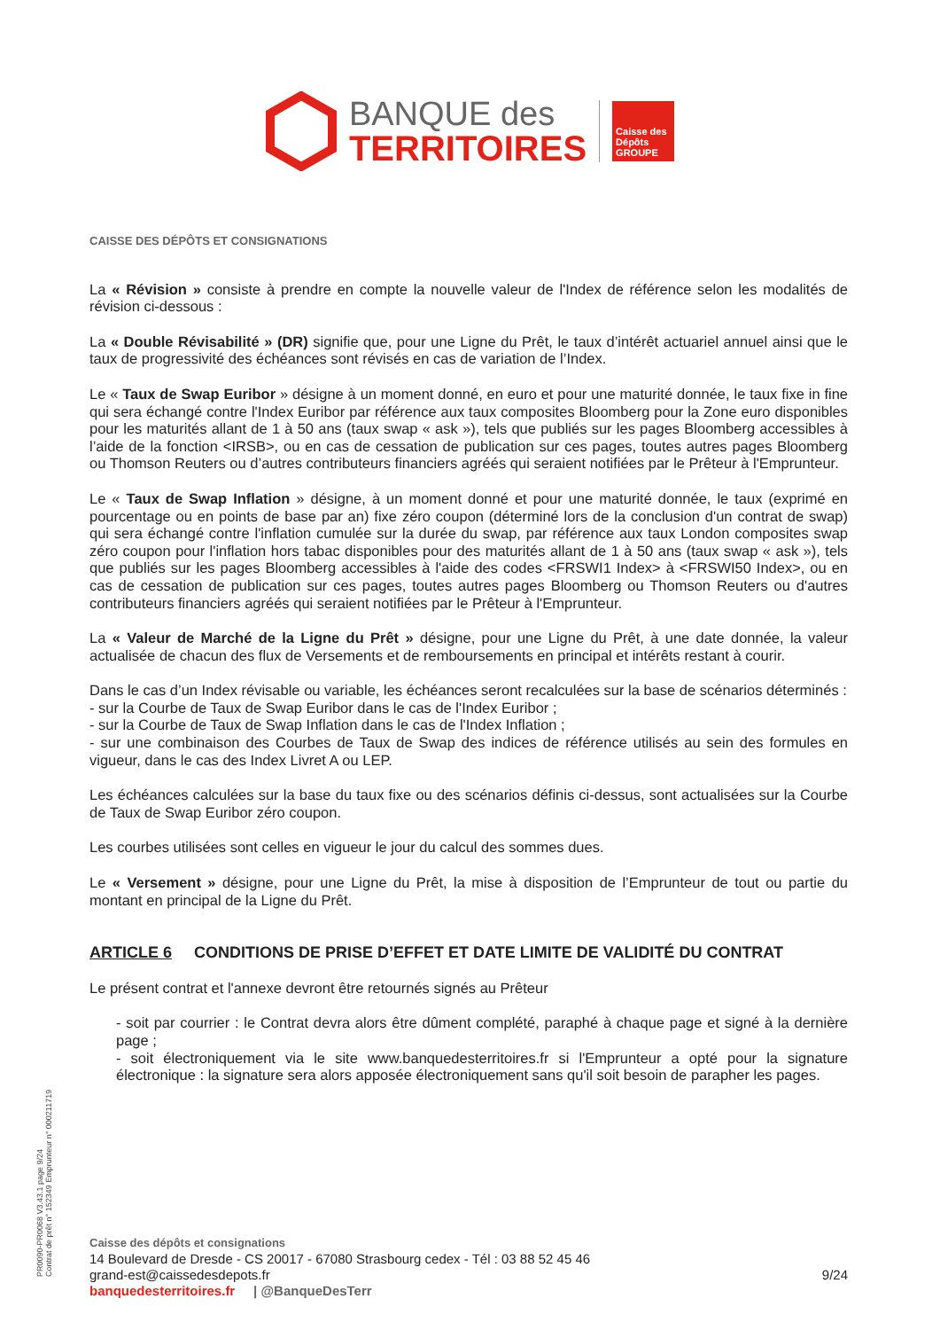BANQUE des
TERRITOIRES
Caisse des Dépôts GROUPE
CAISSE DES DÉPÔTS ET CONSIGNATIONS
La « Révision » consiste à prendre en compte la nouvelle valeur de l'Index de référence selon les modalités de révision ci-dessous :
La « Double Révisabilité » (DR) signifie que, pour une Ligne du Prêt, le taux d’intérêt actuariel annuel ainsi que le taux de progressivité des échéances sont révisés en cas de variation de l’Index.
Le « Taux de Swap Euribor » désigne à un moment donné, en euro et pour une maturité donnée, le taux fixe in fine qui sera échangé contre l'Index Euribor par référence aux taux composites Bloomberg pour la Zone euro disponibles pour les maturités allant de 1 à 50 ans (taux swap « ask »), tels que publiés sur les pages Bloomberg accessibles à l’aide de la fonction <IRSB>, ou en cas de cessation de publication sur ces pages, toutes autres pages Bloomberg ou Thomson Reuters ou d’autres contributeurs financiers agréés qui seraient notifiées par le Prêteur à l'Emprunteur.
Le « Taux de Swap Inflation » désigne, à un moment donné et pour une maturité donnée, le taux (exprimé en pourcentage ou en points de base par an) fixe zéro coupon (déterminé lors de la conclusion d'un contrat de swap) qui sera échangé contre l'inflation cumulée sur la durée du swap, par référence aux taux London composites swap zéro coupon pour l'inflation hors tabac disponibles pour des maturités allant de 1 à 50 ans (taux swap « ask »), tels que publiés sur les pages Bloomberg accessibles à l'aide des codes <FRSWI1 Index> à <FRSWI50 Index>, ou en cas de cessation de publication sur ces pages, toutes autres pages Bloomberg ou Thomson Reuters ou d'autres contributeurs financiers agréés qui seraient notifiées par le Prêteur à l'Emprunteur.
La « Valeur de Marché de la Ligne du Prêt » désigne, pour une Ligne du Prêt, à une date donnée, la valeur actualisée de chacun des flux de Versements et de remboursements en principal et intérêts restant à courir.
Dans le cas d’un Index révisable ou variable, les échéances seront recalculées sur la base de scénarios déterminés :
- sur la Courbe de Taux de Swap Euribor dans le cas de l'Index Euribor ;
- sur la Courbe de Taux de Swap Inflation dans le cas de l'Index Inflation ;
- sur une combinaison des Courbes de Taux de Swap des indices de référence utilisés au sein des formules en vigueur, dans le cas des Index Livret A ou LEP.
Les échéances calculées sur la base du taux fixe ou des scénarios définis ci-dessus, sont actualisées sur la Courbe de Taux de Swap Euribor zéro coupon.
Les courbes utilisées sont celles en vigueur le jour du calcul des sommes dues.
Le « Versement » désigne, pour une Ligne du Prêt, la mise à disposition de l’Emprunteur de tout ou partie du montant en principal de la Ligne du Prêt.
ARTICLE 6 CONDITIONS DE PRISE D’EFFET ET DATE LIMITE DE VALIDITÉ DU CONTRAT
Le présent contrat et l'annexe devront être retournés signés au Prêteur
- soit par courrier : le Contrat devra alors être dûment complété, paraphé à chaque page et signé à la dernière page ;
- soit électroniquement via le site www.banquedesterritoires.fr si l'Emprunteur a opté pour la signature électronique : la signature sera alors apposée électroniquement sans qu'il soit besoin de parapher les pages.
PR0090-PR0068 V3.43.1 page 9/24
Contrat de prêt n° 152349 Emprunteur n° 000211719
Caisse des dépôts et consignations
14 Boulevard de Dresde - CS 20017 - 67080 Strasbourg cedex - Tél : 03 88 52 45 46
grand-est@caissedesdepots.fr 9/24
banquedesterritoires.fr | @BanqueDesTerr